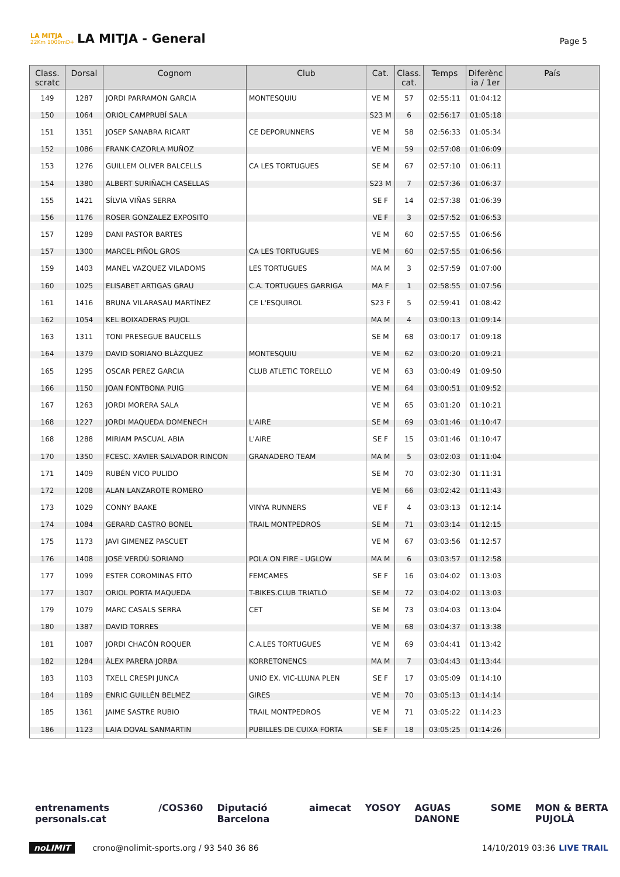LA MITJA
22Km 1000mD+
LA MITJA - General
Page 5
| Class. scratc | Dorsal | Cognom | Club | Cat. | Class. cat. | Temps | Diferènc ia / 1er | País |
| --- | --- | --- | --- | --- | --- | --- | --- | --- |
| 149 | 1287 | JORDI PARRAMON GARCIA | MONTESQUIU | VE M | 57 | 02:55:11 | 01:04:12 | |
| 150 | 1064 | ORIOL CAMPRUBÍ SALA | | S23 M | 6 | 02:56:17 | 01:05:18 | |
| 151 | 1351 | JOSEP SANABRA RICART | CE DEPORUNNERS | VE M | 58 | 02:56:33 | 01:05:34 | |
| 152 | 1086 | FRANK CAZORLA MUÑOZ | | VE M | 59 | 02:57:08 | 01:06:09 | |
| 153 | 1276 | GUILLEM OLIVER BALCELLS | CA LES TORTUGUES | SE M | 67 | 02:57:10 | 01:06:11 | |
| 154 | 1380 | ALBERT SURIÑACH CASELLAS | | S23 M | 7 | 02:57:36 | 01:06:37 | |
| 155 | 1421 | SÍLVIA VIÑAS SERRA | | SE F | 14 | 02:57:38 | 01:06:39 | |
| 156 | 1176 | ROSER GONZALEZ EXPOSITO | | VE F | 3 | 02:57:52 | 01:06:53 | |
| 157 | 1289 | DANI PASTOR BARTES | | VE M | 60 | 02:57:55 | 01:06:56 | |
| 157 | 1300 | MARCEL PIÑOL GROS | CA LES TORTUGUES | VE M | 60 | 02:57:55 | 01:06:56 | |
| 159 | 1403 | MANEL VAZQUEZ VILADOMS | LES TORTUGUES | MA M | 3 | 02:57:59 | 01:07:00 | |
| 160 | 1025 | ELISABET ARTIGAS GRAU | C.A. TORTUGUES GARRIGA | MA F | 1 | 02:58:55 | 01:07:56 | |
| 161 | 1416 | BRUNA VILARASAU MARTÍNEZ | CE L'ESQUIROL | S23 F | 5 | 02:59:41 | 01:08:42 | |
| 162 | 1054 | KEL BOIXADERAS PUJOL | | MA M | 4 | 03:00:13 | 01:09:14 | |
| 163 | 1311 | TONI PRESEGUE BAUCELLS | | SE M | 68 | 03:00:17 | 01:09:18 | |
| 164 | 1379 | DAVID SORIANO BLÀZQUEZ | MONTESQUIU | VE M | 62 | 03:00:20 | 01:09:21 | |
| 165 | 1295 | OSCAR PEREZ GARCIA | CLUB ATLETIC TORELLO | VE M | 63 | 03:00:49 | 01:09:50 | |
| 166 | 1150 | JOAN FONTBONA PUIG | | VE M | 64 | 03:00:51 | 01:09:52 | |
| 167 | 1263 | JORDI MORERA SALA | | VE M | 65 | 03:01:20 | 01:10:21 | |
| 168 | 1227 | JORDI MAQUEDA DOMENECH | L'AIRE | SE M | 69 | 03:01:46 | 01:10:47 | |
| 168 | 1288 | MIRIAM PASCUAL ABIA | L'AIRE | SE F | 15 | 03:01:46 | 01:10:47 | |
| 170 | 1350 | FCESC. XAVIER SALVADOR RINCON | GRANADERO TEAM | MA M | 5 | 03:02:03 | 01:11:04 | |
| 171 | 1409 | RUBÉN VICO PULIDO | | SE M | 70 | 03:02:30 | 01:11:31 | |
| 172 | 1208 | ALAN LANZAROTE ROMERO | | VE M | 66 | 03:02:42 | 01:11:43 | |
| 173 | 1029 | CONNY BAAKE | VINYA RUNNERS | VE F | 4 | 03:03:13 | 01:12:14 | |
| 174 | 1084 | GERARD CASTRO BONEL | TRAIL MONTPEDROS | SE M | 71 | 03:03:14 | 01:12:15 | |
| 175 | 1173 | JAVI GIMENEZ PASCUET | | VE M | 67 | 03:03:56 | 01:12:57 | |
| 176 | 1408 | JOSÉ VERDÚ SORIANO | POLA ON FIRE - UGLOW | MA M | 6 | 03:03:57 | 01:12:58 | |
| 177 | 1099 | ESTER COROMINAS FITÓ | FEMCAMES | SE F | 16 | 03:04:02 | 01:13:03 | |
| 177 | 1307 | ORIOL PORTA MAQUEDA | T-BIKES.CLUB TRIATLÓ | SE M | 72 | 03:04:02 | 01:13:03 | |
| 179 | 1079 | MARC CASALS SERRA | CET | SE M | 73 | 03:04:03 | 01:13:04 | |
| 180 | 1387 | DAVID TORRES | | VE M | 68 | 03:04:37 | 01:13:38 | |
| 181 | 1087 | JORDI CHACÓN ROQUER | C.A.LES TORTUGUES | VE M | 69 | 03:04:41 | 01:13:42 | |
| 182 | 1284 | ÀLEX PARERA JORBA | KORRETONENCS | MA M | 7 | 03:04:43 | 01:13:44 | |
| 183 | 1103 | TXELL CRESPI JUNCA | UNIO EX. VIC-LLUNA PLEN | SE F | 17 | 03:05:09 | 01:14:10 | |
| 184 | 1189 | ENRIC GUILLÉN BELMEZ | GIRES | VE M | 70 | 03:05:13 | 01:14:14 | |
| 185 | 1361 | JAIME SASTRE RUBIO | TRAIL MONTPEDROS | VE M | 71 | 03:05:22 | 01:14:23 | |
| 186 | 1123 | LAIA DOVAL SANMARTIN | PUBILLES DE CUIXA FORTA | SE F | 18 | 03:05:25 | 01:14:26 | |
entrenaments personals.cat /COS360 Diputació Barcelona aimecat YOSOY AGUAS DANONE SOME MON & BERTA PUJOLÀ
noLIMIT crono@nolimit-sports.org / 93 540 36 86 14/10/2019 03:36 LIVE TRAIL